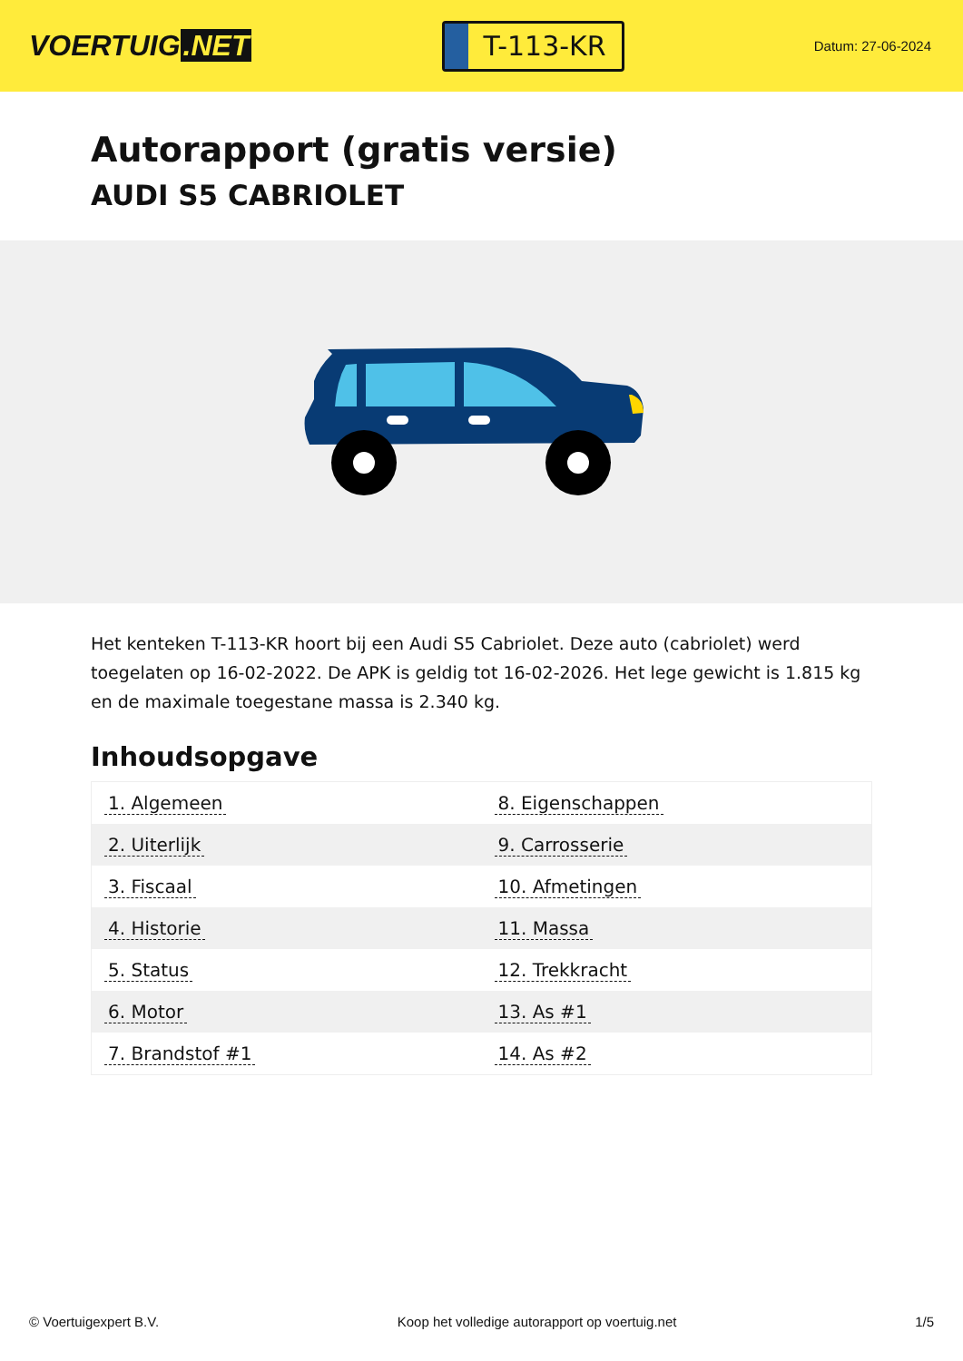VOERTUIG.NET
T-113-KR
Datum: 27-06-2024
Autorapport (gratis versie)
AUDI S5 CABRIOLET
Het kenteken T-113-KR hoort bij een Audi S5 Cabriolet. Deze auto (cabriolet) werd toegelaten op 16-02-2022. De APK is geldig tot 16-02-2026. Het lege gewicht is 1.815 kg en de maximale toegestane massa is 2.340 kg.
Inhoudsopgave
| 1. Algemeen | 8. Eigenschappen |
| 2. Uiterlijk | 9. Carrosserie |
| 3. Fiscaal | 10. Afmetingen |
| 4. Historie | 11. Massa |
| 5. Status | 12. Trekkracht |
| 6. Motor | 13. As #1 |
| 7. Brandstof #1 | 14. As #2 |
© Voertuigexpert B.V. Koop het volledige autorapport op voertuig.net 1/5